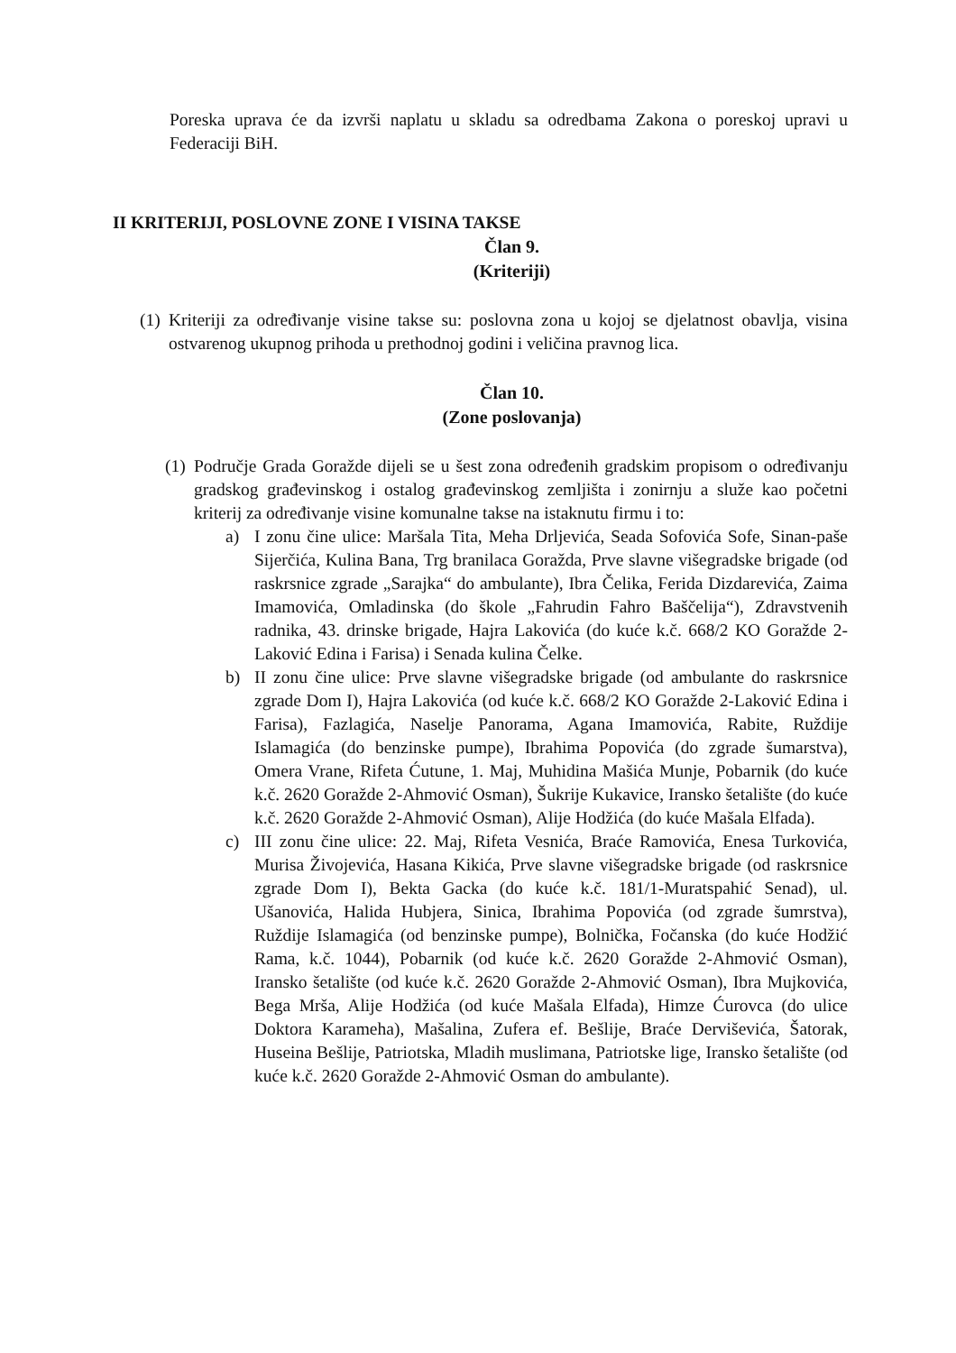Poreska uprava će da izvrši naplatu u skladu sa odredbama Zakona o poreskoj upravi u Federaciji BiH.
II KRITERIJI, POSLOVNE ZONE I VISINA TAKSE
Član 9.
(Kriteriji)
(1) Kriteriji za određivanje visine takse su: poslovna zona u kojoj se djelatnost obavlja, visina ostvarenog ukupnog prihoda u prethodnoj godini i veličina pravnog lica.
Član 10.
(Zone poslovanja)
(1) Područje Grada Goražde dijeli se u šest zona određenih gradskim propisom o određivanju gradskog građevinskog i ostalog građevinskog zemljišta i zonirnju a služe kao početni kriterij za određivanje visine komunalne takse na istaknutu firmu i to:
a) I zonu čine ulice: Maršala Tita, Meha Drljevića, Seada Sofovića Sofe, Sinan-paše Sijerčića, Kulina Bana, Trg branilaca Goražda, Prve slavne višegradske brigade (od raskrsnice zgrade „Sarajka“ do ambulante), Ibra Čelika, Ferida Dizdarevića, Zaima Imamovića, Omladinska (do škole „Fahrudin Fahro Baščelija“), Zdravstvenih radnika, 43. drinske brigade, Hajra Lakovića (do kuće k.č. 668/2 KO Goražde 2-Laković Edina i Farisa) i Senada kulina Čelke.
b) II zonu čine ulice: Prve slavne višegradske brigade (od ambulante do raskrsnice zgrade Dom I), Hajra Lakovića (od kuće k.č. 668/2 KO Goražde 2-Laković Edina i Farisa), Fazlagića, Naselje Panorama, Agana Imamovića, Rabite, Ruždije Islamagića (do benzinske pumpe), Ibrahima Popovića (do zgrade šumarstva), Omera Vrane, Rifeta Ćutune, 1. Maj, Muhidina Mašića Munje, Pobarnik (do kuće k.č. 2620 Goražde 2-Ahmović Osman), Šukrije Kukavice, Iransko šetalište (do kuće k.č. 2620 Goražde 2-Ahmović Osman), Alije Hodžića (do kuće Mašala Elfada).
c) III zonu čine ulice: 22. Maj, Rifeta Vesnića, Braće Ramovića, Enesa Turkovića, Murisa Živojevića, Hasana Kikića, Prve slavne višegradske brigade (od raskrsnice zgrade Dom I), Bekta Gacka (do kuće k.č. 181/1-Muratspahić Senad), ul. Ušanovića, Halida Hubjera, Sinica, Ibrahima Popovića (od zgrade šumrstva), Ruždije Islamagića (od benzinske pumpe), Bolnička, Fočanska (do kuće Hodžić Rama, k.č. 1044), Pobarnik (od kuće k.č. 2620 Goražde 2-Ahmović Osman), Iransko šetalište (od kuće k.č. 2620 Goražde 2-Ahmović Osman), Ibra Mujkovića, Bega Mrša, Alije Hodžića (od kuće Mašala Elfada), Himze Ćurovca (do ulice Doktora Karameha), Mašalina, Zufera ef. Bešlije, Braće Derviševića, Šatorak, Huseina Bešlije, Patriotska, Mladih muslimana, Patriotske lige, Iransko šetalište (od kuće k.č. 2620 Goražde 2-Ahmović Osman do ambulante).